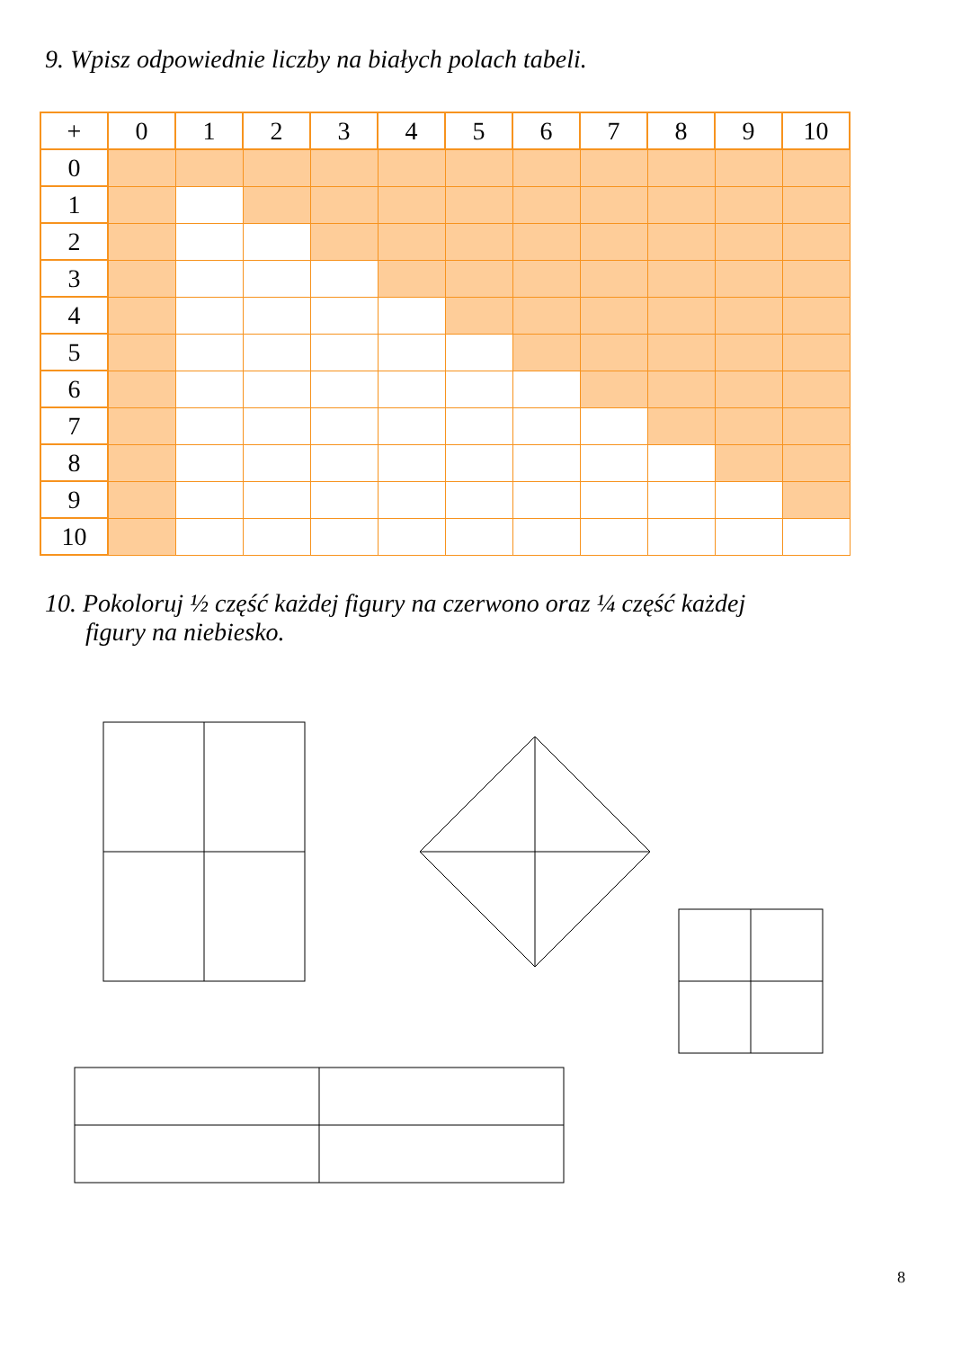9. Wpisz odpowiednie liczby na białych polach tabeli.
| + | 0 | 1 | 2 | 3 | 4 | 5 | 6 | 7 | 8 | 9 | 10 |
| 0 | | | | | | | | | | | |
| 1 | | | | | | | | | | | |
| 2 | | | | | | | | | | | |
| 3 | | | | | | | | | | | |
| 4 | | | | | | | | | | | |
| 5 | | | | | | | | | | | |
| 6 | | | | | | | | | | | |
| 7 | | | | | | | | | | | |
| 8 | | | | | | | | | | | |
| 9 | | | | | | | | | | | |
| 10 | | | | | | | | | | | |
10. Pokoloruj ½ część każdej figury na czerwono oraz ¼ część każdej
figury na niebiesko.
8